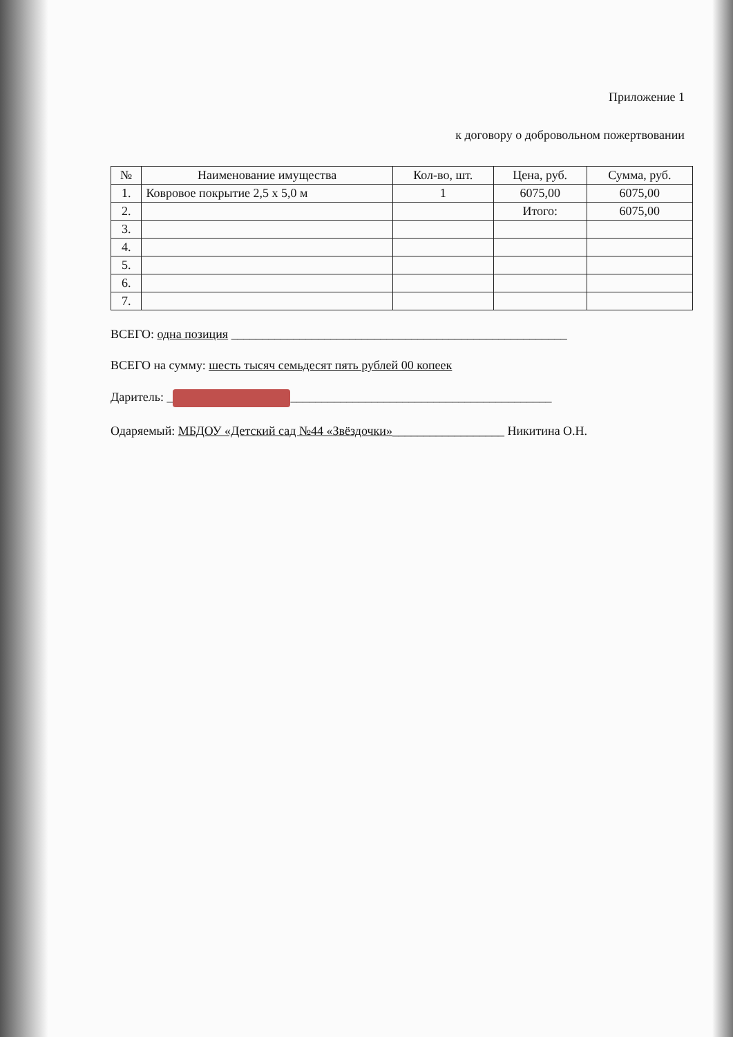Приложение 1
к договору о добровольном пожертвовании
| № | Наименование имущества | Кол-во, шт. | Цена, руб. | Сумма, руб. |
| --- | --- | --- | --- | --- |
| 1. | Ковровое покрытие 2,5 х 5,0 м | 1 | 6075,00 | 6075,00 |
| 2. | | | Итого: | 6075,00 |
| 3. | | | | |
| 4. | | | | |
| 5. | | | | |
| 6. | | | | |
| 7. | | | | |
ВСЕГО: одна позиция ______________________________________________________
ВСЕГО на сумму: шесть тысяч семьдесят пять рублей 00 копеек
Даритель: _ __________________________________________
Одаряемый: МБДОУ «Детский сад №44 «Звёздочки»__________________ Никитина О.Н.